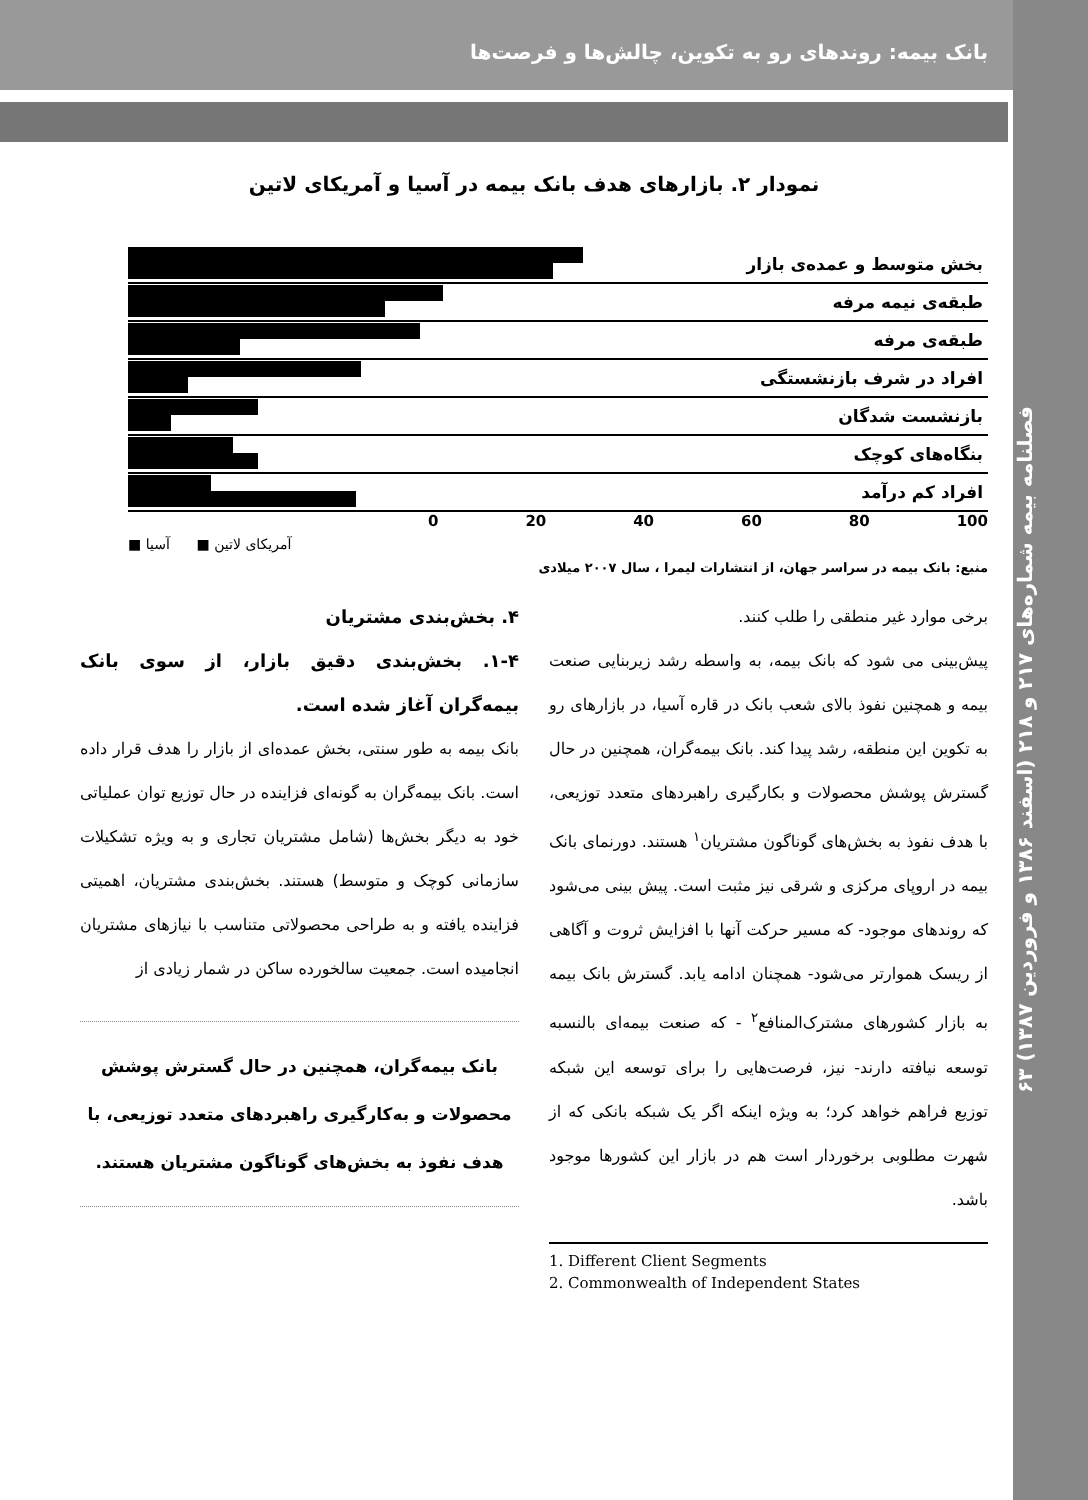بانک بیمه: روندهای رو به تکوین، چالش‌ها و فرصت‌ها
فصلنامه بیمه شماره‌های ۲۱۷ و ۲۱۸ (اسفند ۱۳۸۶ و فروردین ۱۳۸۷) ۶۳
نمودار ۲. بازارهای هدف بانک بیمه در آسیا و آمریکای لاتین
بخش متوسط و عمده‌ی بازار
طبقه‌ی نیمه مرفه
طبقه‌ی مرفه
افراد در شرف بازنشستگی
بازنشست شدگان
بنگاه‌های کوچک
افراد کم درآمد
0 20 40 60 80 100
آمریکای لاتین ■ آسیا ■
منبع: بانک بیمه در سراسر جهان، از انتشارات لیمرا ، سال ۲۰۰۷ میلادی
برخی موارد غیر منطقی را طلب کنند.
پیش‌بینی می شود که بانک بیمه، به واسطه رشد زیربنایی صنعت بیمه و همچنین نفوذ بالای شعب بانک در قاره آسیا، در بازارهای رو به تکوین این منطقه، رشد پیدا کند. بانک بیمه‌گران، همچنین در حال گسترش پوشش محصولات و بکارگیری راهبردهای متعدد توزیعی، با هدف نفوذ به بخش‌های گوناگون مشتریان<sup>۱</sup> هستند. دورنمای بانک بیمه در اروپای مرکزی و شرقی نیز مثبت است. پیش بینی می‌شود که روندهای موجود- که مسیر حرکت آنها با افزایش ثروت و آگاهی از ریسک هموارتر می‌شود- همچنان ادامه یابد. گسترش بانک بیمه به بازار کشورهای مشترک‌المنافع<sup>۲</sup> - که صنعت بیمه‌ای بالنسبه توسعه نیافته دارند- نیز، فرصت‌هایی را برای توسعه این شبکه توزیع فراهم خواهد کرد؛ به ویژه اینکه اگر یک شبکه بانکی که از شهرت مطلوبی برخوردار است هم در بازار این کشورها موجود باشد.
1. Different Client Segments
2. Commonwealth of Independent States
۴. بخش‌بندی مشتریان
۱-۴. بخش‌بندی دقیق بازار، از سوی بانک بیمه‌گران آغاز شده است.
بانک بیمه به طور سنتی، بخش عمده‌ای از بازار را هدف قرار داده است. بانک بیمه‌گران به گونه‌ای فزاینده در حال توزیع توان عملیاتی خود به دیگر بخش‌ها (شامل مشتریان تجاری و به ویژه تشکیلات سازمانی کوچک و متوسط) هستند. بخش‌بندی مشتریان، اهمیتی فزاینده یافته و به طراحی محصولاتی متناسب با نیازهای مشتریان انجامیده است. جمعیت سالخورده ساکن در شمار زیادی از
بانک بیمه‌گران، همچنین در حال گسترش پوشش محصولات و به‌کارگیری راهبردهای متعدد توزیعی، با هدف نفوذ به بخش‌های گوناگون مشتریان هستند.